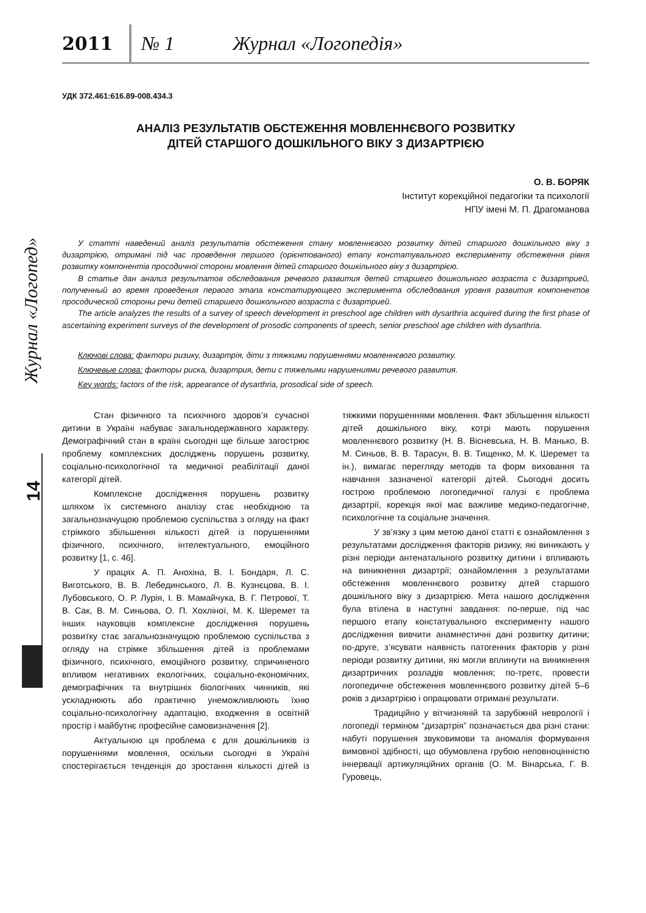2011 № 1 Журнал «Логопедія»
Журнал «Логопед»
14
УДК 372.461:616.89-008.434.3
АНАЛІЗ РЕЗУЛЬТАТІВ ОБСТЕЖЕННЯ МОВЛЕННЄВОГО РОЗВИТКУ
ДІТЕЙ СТАРШОГО ДОШКІЛЬНОГО ВІКУ З ДИЗАРТРІЄЮ
О. В. БОРЯК
Інститут корекційної педагогіки та психології
НПУ імені М. П. Драгоманова
У статті наведений аналіз результатів обстеження стану мовленнєвого розвитку дітей старшого дошкільного віку з дизартрією, отримані під час проведення першого (орієнтованого) етапу констатувального експерименту обстеження рівня розвитку компонентів просодичної сторони мовлення дітей старшого дошкільного віку з дизартрією.
В статье дан анализ результатов обследования речевого развития детей старшего дошкольного возраста с дизартрией, полученный во время проведения первого этапа констатирующего эксперимента обследования уровня развития компонентов просодической стороны речи детей старшего дошкольного возраста с дизартрией.
The article analyzes the results of a survey of speech development in preschool age children with dysarthria acquired during the first phase of ascertaining experiment surveys of the development of prosodic components of speech, senior preschool age children with dysarthria.
Ключові слова: фактори ризику, дизартрія, діти з тяжкими порушеннями мовленнєвого розвитку.
Ключевые слова: факторы риска, дизартрия, дети с тяжелыми нарушениями речевого развития.
Key words: factors of the risk, appearance of dysarthria, prosodical side of speech.
Стан фізичного та психічного здоров’я сучасної дитини в Україні набуває загальнодержавного характеру. Демографічний стан в країні сьогодні ще більше загострює проблему комплексних досліджень порушень розвитку, соціально-психологічної та медичної реабілітації даної категорії дітей.
Комплексне дослідження порушень розвитку шляхом їх системного аналізу стає необхідною та загальнозначущою проблемою суспільства з огляду на факт стрімкого збільшення кількості дітей із порушеннями фізичного, психічного, інтелектуального, емоційного розвитку [1, с. 46].
У працях А. П. Анохіна, В. І. Бондаря, Л. С. Виготського, В. В. Лебединського, Л. В. Кузнєцова, В. І. Лубовського, О. Р. Лурія, І. В. Мамайчука, В. Г. Петрової, Т. В. Сак, В. М. Синьова, О. П. Хохліної, М. К. Шеремет та інших науковців комплексне дослідження порушень розвитку стає загальнозначущою проблемою суспільства з огляду на стрімке збільшення дітей із проблемами фізичного, психічного, емоційного розвитку, спричиненого впливом негативних екологічних, соціально-економічних, демографічних та внутрішніх біологічних чинників, які ускладнюють або практично унеможливлюють їхню соціально-психологічну адаптацію, входження в освітній простір і майбутнє професійне самовизначення [2].
Актуальною ця проблема є для дошкільників із порушеннями мовлення, оскільки сьогодні в Україні спостерігається тенденція до зростання кількості дітей із тяжкими порушеннями мовлення. Факт збільшення кількості дітей дошкільного віку, котрі мають порушення мовленнєвого розвитку (Н. В. Вісневська, Н. В. Манько, В. М. Синьов, В. В. Тарасун, В. В. Тищенко, М. К. Шеремет та ін.), вимагає перегляду методів та форм виховання та навчання зазначеної категорії дітей. Сьогодні досить гострою проблемою логопедичної галузі є проблема дизартрії, корекція якої має важливе медико-педагогічне, психологічне та соціальне значення.
У зв’язку з цим метою даної статті є ознайомлення з результатами дослідження факторів ризику, які виникають у різні періоди антенатального розвитку дитини і впливають на виникнення дизартрії; ознайомлення з результатами обстеження мовленнєвого розвитку дітей старшого дошкільного віку з дизартрією. Мета нашого дослідження була втілена в наступні завдання: по-перше, під час першого етапу констатувального експерименту нашого дослідження вивчити анамнестичні дані розвитку дитини; по-друге, з’ясувати наявність патогенних факторів у різні періоди розвитку дитини, які могли вплинути на виникнення дизартричних розладів мовлення; по-третє, провести логопедичне обстеження мовленнєвого розвитку дітей 5–6 років з дизартрією і опрацювати отримані результати.
Традиційно у вітчизняній та зарубіжній неврології і логопедії терміном “дизартрія” позначається два різні стани: набуті порушення звуковимови та аномалія формування вимовної здібності, що обумовлена грубою неповноцінністю іннервації артикуляційних органів (О. М. Вінарська, Г. В. Гуровець,